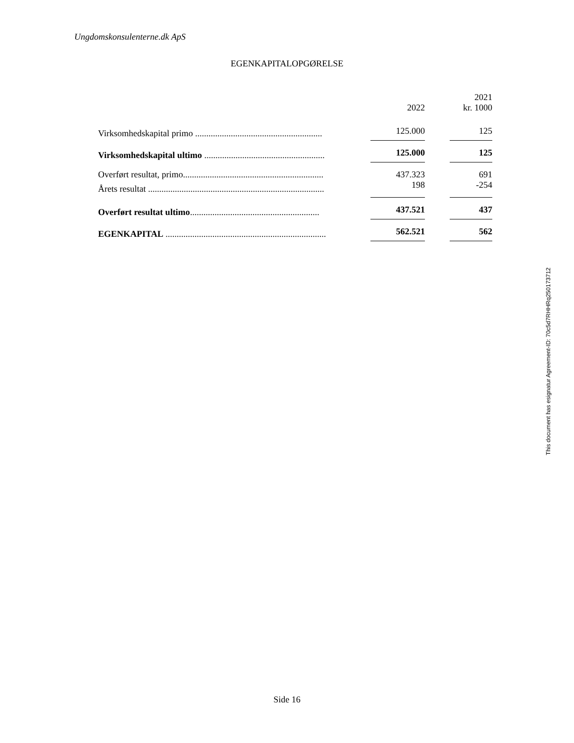Ungdomskonsulenterne.dk ApS
EGENKAPITALOPGØRELSE
| | 2022 | 2021 kr. 1000 |
| --- | --- | --- |
| Virksomhedskapital primo ......................................................... | 125.000 | 125 |
| Virksomhedskapital ultimo ...................................................... | 125.000 | 125 |
| Overført resultat, primo............................................................... | 437.323 | 691 |
| Årets resultat ............................................................................... | 198 | -254 |
| Overført resultat ultimo .......................................................... | 437.521 | 437 |
| EGENKAPITAL ........................................................................ | 562.521 | 562 |
This document has esignatur Agreement-ID: 70c5d7RHHRq250173712
Side 16